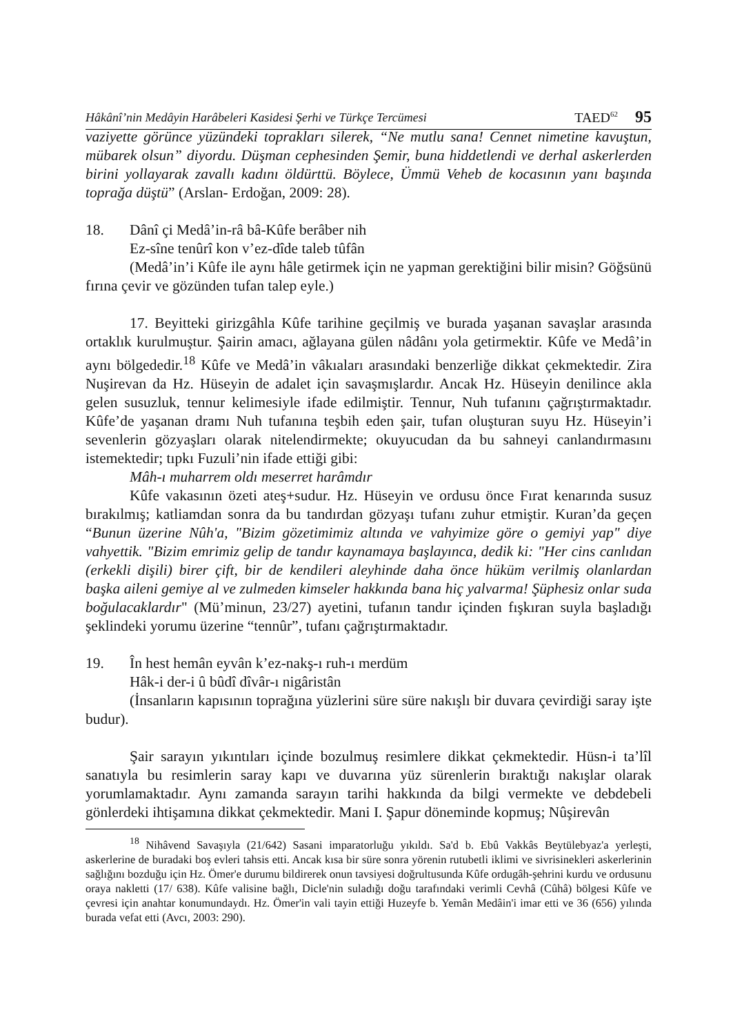Hâkânî’nin Medâyin Harâbeleri Kasidesi Şerhi ve Türkçe Tercümesi TAED<sup>62</sup> 95
vaziyette görünce yüzündeki toprakları silerek, “Ne mutlu sana! Cennet nimetine kavuştun, mübarek olsun” diyordu. Düşman cephesinden Şemir, buna hiddetlendi ve derhal askerlerden birini yollayarak zavallı kadını öldürttü. Böylece, Ümmü Veheb de kocasının yanı başında toprağa düştü” (Arslan- Erdoğan, 2009: 28).
18. Dânî çi Medâ’in-râ bâ-Kûfe berâber nih
Ez-sîne tenûrî kon v’ez-dîde taleb tûfân
(Medâ’in’i Kûfe ile aynı hâle getirmek için ne yapman gerektiğini bilir misin? Göğsünü fırına çevir ve gözünden tufan talep eyle.)
17. Beyitteki girizgâhla Kûfe tarihine geçilmiş ve burada yaşanan savaşlar arasında ortaklık kurulmuştur. Şairin amacı, ağlayana gülen nâdânı yola getirmektir. Kûfe ve Medâ’in aynı bölgededir.<sup>18</sup> Kûfe ve Medâ’in vâkıaları arasındaki benzerliğe dikkat çekmektedir. Zira Nuşirevan da Hz. Hüseyin de adalet için savaşmışlardır. Ancak Hz. Hüseyin denilince akla gelen susuzluk, tennur kelimesiyle ifade edilmiştir. Tennur, Nuh tufanını çağrıştırmaktadır. Kûfe’de yaşanan dramı Nuh tufanına teşbih eden şair, tufan oluşturan suyu Hz. Hüseyin’i sevenlerin gözyaşları olarak nitelendirmekte; okuyucudan da bu sahneyi canlandırmasını istemektedir; tıpkı Fuzuli’nin ifade ettiği gibi:
Mâh-ı muharrem oldı meserret harâmdır
Kûfe vakasının özeti ateş+sudur. Hz. Hüseyin ve ordusu önce Fırat kenarında susuz bırakılmış; katliamdan sonra da bu tandırdan gözyaşı tufanı zuhur etmiştir. Kuran’da geçen “Bunun üzerine Nûh'a, "Bizim gözetimimiz altında ve vahyimize göre o gemiyi yap" diye vahyettik. "Bizim emrimiz gelip de tandır kaynamaya başlayınca, dedik ki: "Her cins canlıdan (erkekli dişili) birer çift, bir de kendileri aleyhinde daha önce hüküm verilmiş olanlardan başka aileni gemiye al ve zulmeden kimseler hakkında bana hiç yalvarma! Şüphesiz onlar suda boğulacaklardır" (Mü’minun, 23/27) ayetini, tufanın tandır içinden fışkıran suyla başladığı şeklindeki yorumu üzerine “tennûr”, tufanı çağrıştırmaktadır.
19. În hest hemân eyvân k’ez-nakş-ı ruh-ı merdüm
Hâk-i der-i û bûdî dîvâr-ı nigâristân
(İnsanların kapısının toprağına yüzlerini süre süre nakışlı bir duvara çevirdiği saray işte budur).
Şair sarayın yıkıntıları içinde bozulmuş resimlere dikkat çekmektedir. Hüsn-i ta’lîl sanatıyla bu resimlerin saray kapı ve duvarına yüz sürenlerin bıraktığı nakışlar olarak yorumlamaktadır. Aynı zamanda sarayın tarihi hakkında da bilgi vermekte ve debdebeli gönlerdeki ihtişamına dikkat çekmektedir. Mani I. Şapur döneminde kopmuş; Nûşirevân
<sup>18</sup> Nihâvend Savaşıyla (21/642) Sasani imparatorluğu yıkıldı. Sa'd b. Ebû Vakkâs Beytülebyaz'a yerleşti, askerlerine de buradaki boş evleri tahsis etti. Ancak kısa bir süre sonra yörenin rutubetli iklimi ve sivrisinekleri askerlerinin sağlığını bozduğu için Hz. Ömer'e durumu bildirerek onun tavsiyesi doğrultusunda Kûfe ordugâh-şehrini kurdu ve ordusunu oraya nakletti (17/ 638). Kûfe valisine bağlı, Dicle'nin suladığı doğu tarafındaki verimli Cevhâ (Cûhâ) bölgesi Kûfe ve çevresi için anahtar konumundaydı. Hz. Ömer'in vali tayin ettiği Huzeyfe b. Yemân Medâin'i imar etti ve 36 (656) yılında burada vefat etti (Avcı, 2003: 290).